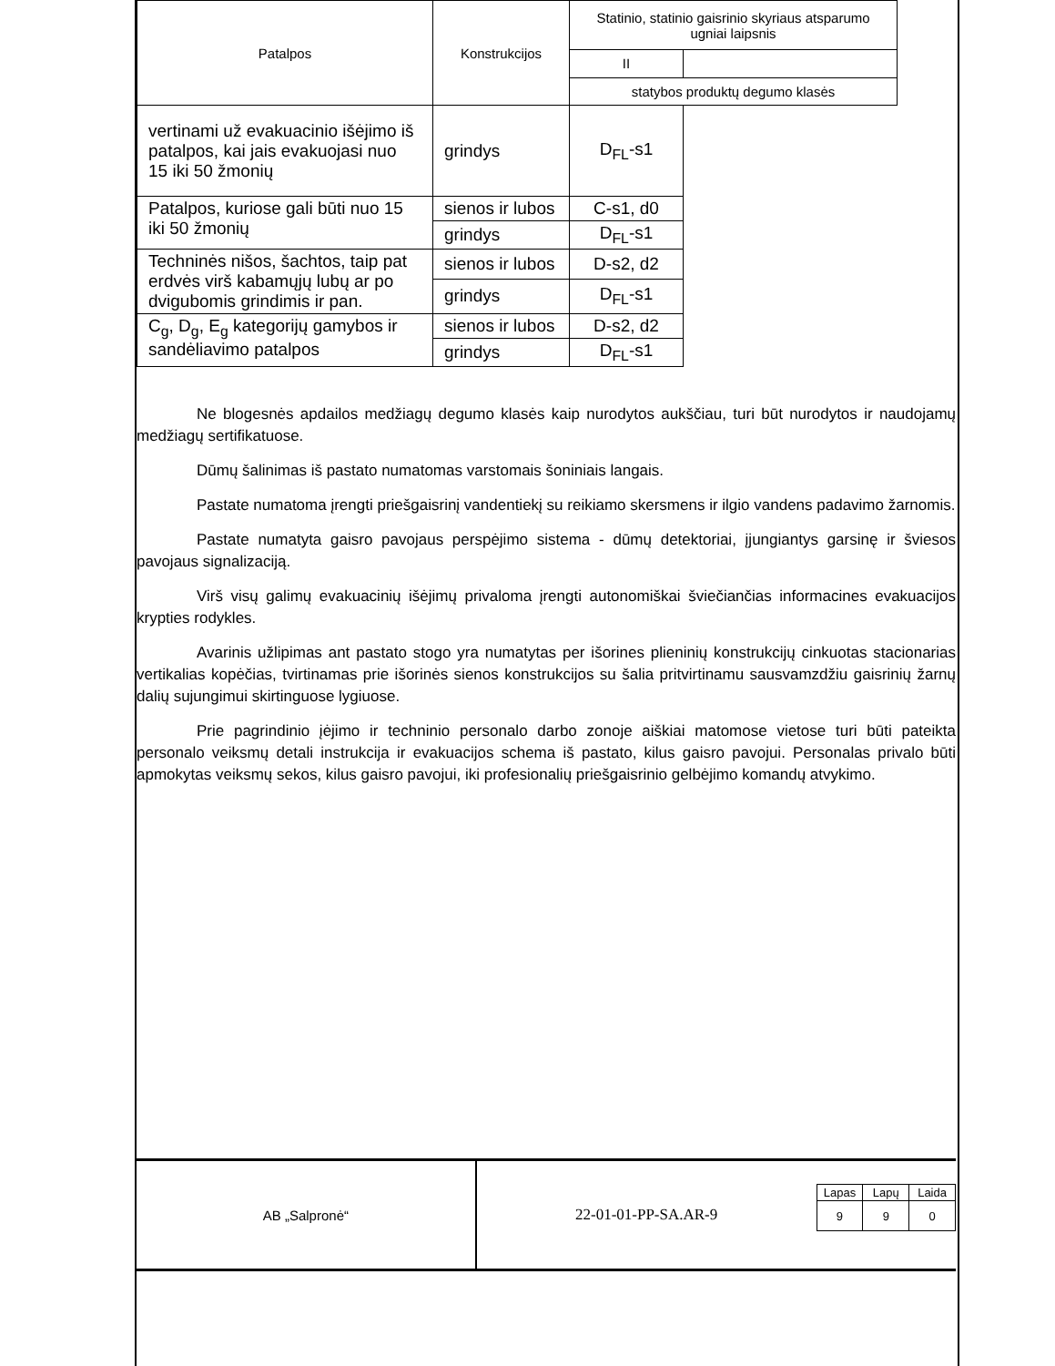| Patalpos | Konstrukcijos | Statinio, statinio gaisrinio skyriaus atsparumo ugniai laipsnis | |
| | | II | |
| | | statybos produktų degumo klasės | |
| vertinami už evakuacinio išėjimo iš patalpos, kai jais evakuojasi nuo 15 iki 50 žmonių | grindys | D<sub>FL</sub>-s1 | |
| Patalpos, kuriose gali būti nuo 15 iki 50 žmonių | sienos ir lubos | C-s1, d0 | |
| | grindys | D<sub>FL</sub>-s1 | |
| Techninės nišos, šachtos, taip pat erdvės virš kabamųjų lubų ar po dvigubomis grindimis ir pan. | sienos ir lubos | D-s2, d2 | |
| | grindys | D<sub>FL</sub>-s1 | |
| C<sub>g</sub>, D<sub>g</sub>, E<sub>g</sub> kategorijų gamybos ir sandėliavimo patalpos | sienos ir lubos | D-s2, d2 | |
| | grindys | D<sub>FL</sub>-s1 | |
Ne blogesnės apdailos medžiagų degumo klasės kaip nurodytos aukščiau, turi būt nurodytos ir naudojamų medžiagų sertifikatuose.
Dūmų šalinimas iš pastato numatomas varstomais šoniniais langais.
Pastate numatoma įrengti priešgaisrinį vandentiekį su reikiamo skersmens ir ilgio vandens padavimo žarnomis.
Pastate numatyta gaisro pavojaus perspėjimo sistema - dūmų detektoriai, įjungiantys garsinę ir šviesos pavojaus signalizaciją.
Virš visų galimų evakuacinių išėjimų privaloma įrengti autonomiškai šviečiančias informacines evakuacijos krypties rodykles.
Avarinis užlipimas ant pastato stogo yra numatytas per išorines plieninių konstrukcijų cinkuotas stacionarias vertikalias kopėčias, tvirtinamas prie išorinės sienos konstrukcijos su šalia pritvirtinamu sausvamzdžiu gaisrinių žarnų dalių sujungimui skirtinguose lygiuose.
Prie pagrindinio įėjimo ir techninio personalo darbo zonoje aiškiai matomose vietose turi būti pateikta personalo veiksmų detali instrukcija ir evakuacijos schema iš pastato, kilus gaisro pavojui. Personalas privalo būti apmokytas veiksmų sekos, kilus gaisro pavojui, iki profesionalių priešgaisrinio gelbėjimo komandų atvykimo.
AB „Salpronė“ 22-01-01-PP-SA.AR-9
| Lapas | Lapų | Laida |
| 9 | 9 | 0 |